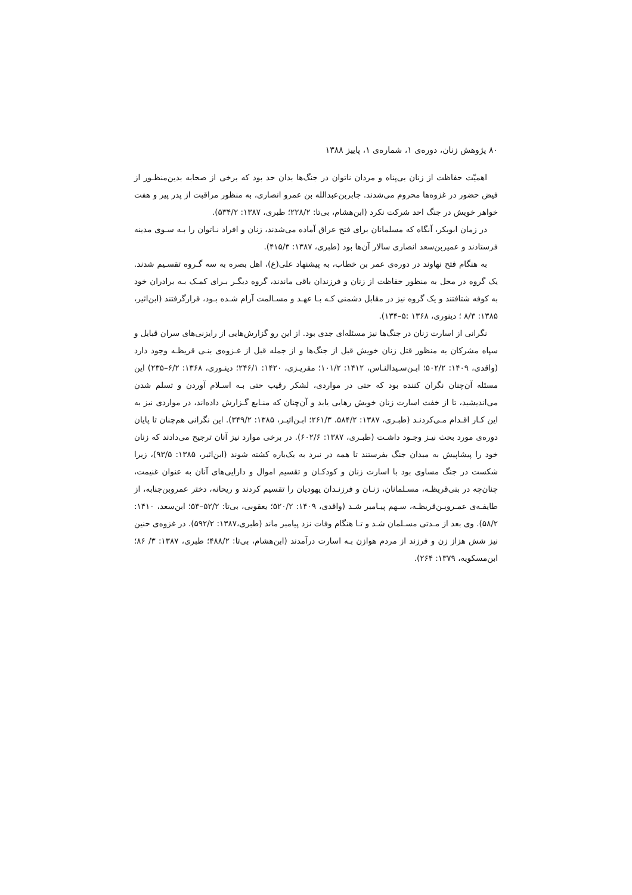۸۰ پژوهش زنان، دوره‌ی ۱، شماره‌ی ۱، پاییز ۱۳۸۸
اهمیّت حفاظت از زنان بی‌پناه و مردان ناتوان در جنگ‌ها بدان حد بود که برخی از صحابه بدین‌منظـور از فیض حضور در غزوه‌ها محروم می‌شدند. جابربن‌عبدالله بن عمرو انصاری، به منظور مراقبت از پدر پیر و هفت خواهر خویش در جنگ احد شرکت نکرد (ابن‌هشام، بی‌تا: ۲۲۸/۲؛ طبری، ۱۳۸۷: ۵۳۴/۲).
در زمان ابوبکر، آنگاه که مسلمانان برای فتح عراق آماده می‌شدند، زنان و افراد نـاتوان را بـه سـوی مدینه فرستادند و عمیربن‌سعد انصاری سالار آن‌ها بود (طبری، ۱۳۸۷: ۴۱۵/۳).
به هنگام فتح نهاوند در دوره‌ی عمر بن خطاب، به پیشنهاد علی(ع)، اهل بصره به سه گـروه تقسـیم شدند. یک گروه در محل به منظور حفاظت از زنان و فرزندان باقی ماندند، گروه دیگـر بـرای کمـک بـه برادران خود به کوفه شتافتند و یک گروه نیز در مقابل دشمنی کـه بـا عهـد و مسـالمت آرام شـده بـود، قرارگرفتند (ابن‌اثیر، ۱۳۸۵: ۸/۳ ؛ دینوری، ۱۳۶۸ :۵–۱۳۴).
نگرانی از اسارت زنان در جنگ‌ها نیز مسئله‌ای جدی بود. از این رو گزارش‌هایی از رایزنی‌های سران قبایل و سپاه مشرکان به منظور قتل زنان خویش قبل از جنگ‌ها و از جمله قبل از غـزوه‌ی بنـی قریظـه وجود دارد (واقدی، ۱۴۰۹: ۵۰۲/۲؛ ابـن‌سـیدالنـاس، ۱۴۱۲: ۱۰۱/۲؛ مقریـزی، ۱۴۲۰: ۲۴۶/۱؛ دینـوری، ۱۳۶۸: ۶/۲–۲۳۵) این مسئله آن‌چنان نگران کننده بود که حتی در مواردی، لشکر رقیب حتی بـه اسـلام آوردن و تسلم شدن می‌اندیشید، تا از خفت اسارت زنان خویش رهایی یابد و آن‌چنان که منـابع گـزارش داده‌اند، در مواردی نیز به این کـار اقـدام مـی‌کردنـد (طبـری، ۱۳۸۷: ۵۸۴/۲، ۲۶۱/۳؛ ابـن‌اثیـر، ۱۳۸۵: ۳۴۹/۲). این نگرانی هم‌چنان تا پایان دوره‌ی مورد بحث نیـز وجـود داشـت (طبـری، ۱۳۸۷: ۶۰۲/۶). در برخی موارد نیز آنان ترجیح می‌دادند که زنان خود را پیشاپیش به میدان جنگ بفرستند تا همه در نبرد به یک‌باره کشته شوند (ابن‌اثیر، ۱۳۸۵: ۹۳/۵)، زیرا شکست در جنگ مساوی بود با اسارت زنان و کودکـان و تقسیم اموال و دارایی‌های آنان به عنوان غنیمت، چنان‌چه در بنی‌قریظـه، مسـلمانان، زنـان و فرزنـدان یهودیان را تقسیم کردند و ریحانه، دختر عمروبن‌جنابه، از طایفـه‌ی عمـروبـن‌قریظـه، سـهم پیـامبر شـد (واقدی، ۱۴۰۹: ۵۲۰/۲؛ یعقوبی، بی‌تا: ۵۲/۲–۵۳؛ ابن‌سعد، ۱۴۱۰: ۵۸/۲). وی بعد از مـدتی مسـلمان شـد و تـا هنگام وفات نزد پیامبر ماند (طبری،۱۳۸۷: ۵۹۲/۲). در غزوه‌ی حنین نیز شش هزاز زن و فرزند از مردم هوازن بـه اسارت درآمدند (ابن‌هشام، بی‌تا: ۴۸۸/۲؛ طبری، ۱۳۸۷: ۳/ ۸۶؛ ابن‌مسکویه، ۱۳۷۹: ۲۶۴).